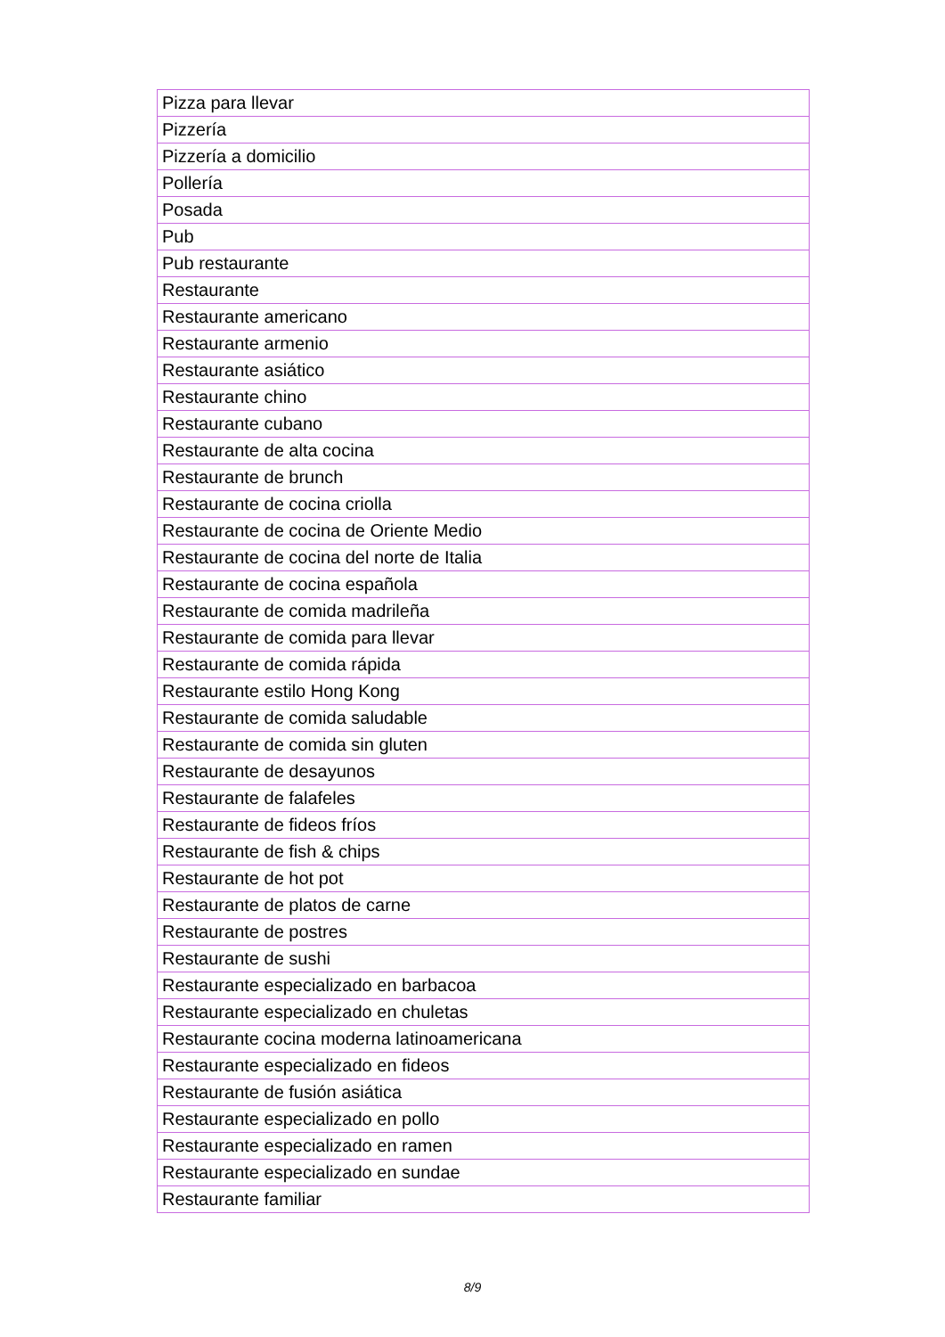| Pizza para llevar |
| Pizzería |
| Pizzería a domicilio |
| Pollería |
| Posada |
| Pub |
| Pub restaurante |
| Restaurante |
| Restaurante americano |
| Restaurante armenio |
| Restaurante asiático |
| Restaurante chino |
| Restaurante cubano |
| Restaurante de alta cocina |
| Restaurante de brunch |
| Restaurante de cocina criolla |
| Restaurante de cocina de Oriente Medio |
| Restaurante de cocina del norte de Italia |
| Restaurante de cocina española |
| Restaurante de comida madrileña |
| Restaurante de comida para llevar |
| Restaurante de comida rápida |
| Restaurante estilo Hong Kong |
| Restaurante de comida saludable |
| Restaurante de comida sin gluten |
| Restaurante de desayunos |
| Restaurante de falafeles |
| Restaurante de fideos fríos |
| Restaurante de fish & chips |
| Restaurante de hot pot |
| Restaurante de platos de carne |
| Restaurante de postres |
| Restaurante de sushi |
| Restaurante especializado en barbacoa |
| Restaurante especializado en chuletas |
| Restaurante cocina moderna latinoamericana |
| Restaurante especializado en fideos |
| Restaurante de fusión asiática |
| Restaurante especializado en pollo |
| Restaurante especializado en ramen |
| Restaurante especializado en sundae |
| Restaurante familiar |
8/9